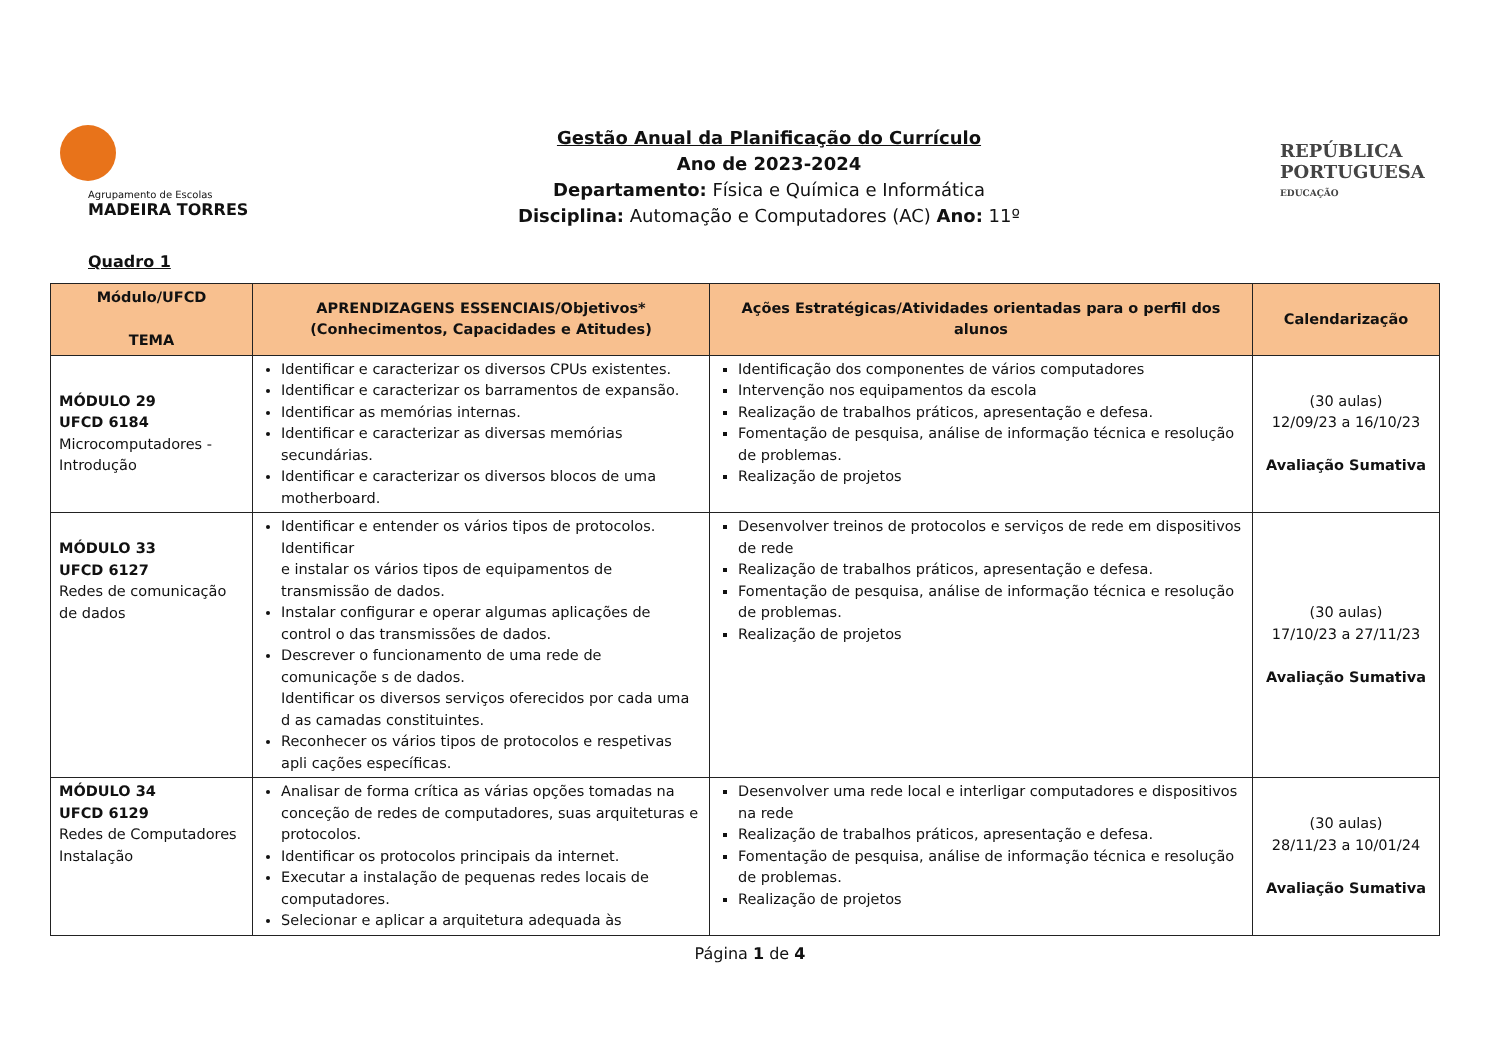Agrupamento de Escolas
MADEIRA TORRES
Gestão Anual da Planificação do Currículo
Ano de 2023-2024
Departamento: Física e Química e Informática
Disciplina: Automação e Computadores (AC) Ano: 11º
REPÚBLICA
PORTUGUESA
EDUCAÇÃO
Quadro 1
| Módulo/UFCD TEMA | APRENDIZAGENS ESSENCIAIS/Objetivos* (Conhecimentos, Capacidades e Atitudes) | Ações Estratégicas/Atividades orientadas para o perfil dos alunos | Calendarização |
| --- | --- | --- | --- |
| MÓDULO 29 UFCD 6184 Microcomputadores - Introdução | Identificar e caracterizar os diversos CPUs existentes. Identificar e caracterizar os barramentos de expansão. Identificar as memórias internas. Identificar e caracterizar as diversas memórias secundárias. Identificar e caracterizar os diversos blocos de uma motherboard. | Identificação dos componentes de vários computadores Intervenção nos equipamentos da escola Realização de trabalhos práticos, apresentação e defesa. Fomentação de pesquisa, análise de informação técnica e resolução de problemas. Realização de projetos | (30 aulas) 12/09/23 a 16/10/23 Avaliação Sumativa |
| MÓDULO 33 UFCD 6127 Redes de comunicação de dados | Identificar e entender os vários tipos de protocolos. Identificar e instalar os vários tipos de equipamentos de transmissão de dados. Instalar configurar e operar algumas aplicações de control o das transmissões de dados. Descrever o funcionamento de uma rede de comunicaçõe s de dados. Identificar os diversos serviços oferecidos por cada uma d as camadas constituintes. Reconhecer os vários tipos de protocolos e respetivas apli cações específicas. | Desenvolver treinos de protocolos e serviços de rede em dispositivos de rede Realização de trabalhos práticos, apresentação e defesa. Fomentação de pesquisa, análise de informação técnica e resolução de problemas. Realização de projetos | (30 aulas) 17/10/23 a 27/11/23 Avaliação Sumativa |
| MÓDULO 34 UFCD 6129 Redes de Computadores Instalação | Analisar de forma crítica as várias opções tomadas na conceção de redes de computadores, suas arquiteturas e protocolos. Identificar os protocolos principais da internet. Executar a instalação de pequenas redes locais de computadores. Selecionar e aplicar a arquitetura adequada às | Desenvolver uma rede local e interligar computadores e dispositivos na rede Realização de trabalhos práticos, apresentação e defesa. Fomentação de pesquisa, análise de informação técnica e resolução de problemas. Realização de projetos | (30 aulas) 28/11/23 a 10/01/24 Avaliação Sumativa |
Página 1 de 4